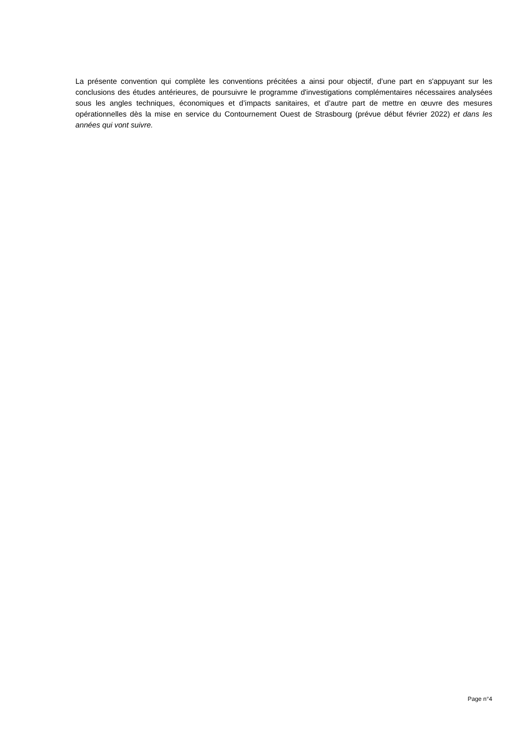La présente convention qui complète les conventions précitées a ainsi pour objectif, d’une part en s'appuyant sur les conclusions des études antérieures, de poursuivre le programme d'investigations complémentaires nécessaires analysées sous les angles techniques, économiques et d’impacts sanitaires, et d’autre part de mettre en œuvre des mesures opérationnelles dès la mise en service du Contournement Ouest de Strasbourg (prévue début février 2022) et dans les années qui vont suivre.
Page n°4